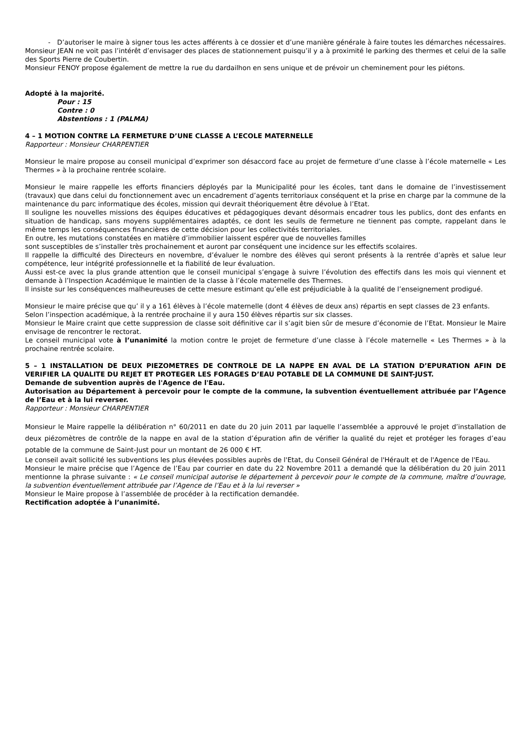- D’autoriser le maire à signer tous les actes afférents à ce dossier et d’une manière générale à faire toutes les démarches nécessaires.
Monsieur JEAN ne voit pas l’intérêt d’envisager des places de stationnement puisqu’il y a à proximité le parking des thermes et celui de la salle des Sports Pierre de Coubertin.
Monsieur FENOY propose également de mettre la rue du dardailhon en sens unique et de prévoir un cheminement pour les piétons.
Adopté à la majorité.
Pour : 15
Contre : 0
Abstentions : 1 (PALMA)
4 – 1 MOTION CONTRE LA FERMETURE D’UNE CLASSE A L’ECOLE MATERNELLE
Rapporteur : Monsieur CHARPENTIER
Monsieur le maire propose au conseil municipal d’exprimer son désaccord face au projet de fermeture d’une classe à l’école maternelle « Les Thermes » à la prochaine rentrée scolaire.
Monsieur le maire rappelle les efforts financiers déployés par la Municipalité pour les écoles, tant dans le domaine de l’investissement (travaux) que dans celui du fonctionnement avec un encadrement d’agents territoriaux conséquent et la prise en charge par la commune de la maintenance du parc informatique des écoles, mission qui devrait théoriquement être dévolue à l’Etat.
Il souligne les nouvelles missions des équipes éducatives et pédagogiques devant désormais encadrer tous les publics, dont des enfants en situation de handicap, sans moyens supplémentaires adaptés, ce dont les seuils de fermeture ne tiennent pas compte, rappelant dans le même temps les conséquences financières de cette décision pour les collectivités territoriales.
En outre, les mutations constatées en matière d’immobilier laissent espérer que de nouvelles familles
sont susceptibles de s’installer très prochainement et auront par conséquent une incidence sur les effectifs scolaires.
Il rappelle la difficulté des Directeurs en novembre, d’évaluer le nombre des élèves qui seront présents à la rentrée d’après et salue leur compétence, leur intégrité professionnelle et la fiabilité de leur évaluation.
Aussi est-ce avec la plus grande attention que le conseil municipal s’engage à suivre l’évolution des effectifs dans les mois qui viennent et demande à l’Inspection Académique le maintien de la classe à l’école maternelle des Thermes.
Il insiste sur les conséquences malheureuses de cette mesure estimant qu’elle est préjudiciable à la qualité de l’enseignement prodigué.
Monsieur le maire précise que qu’ il y a 161 élèves à l’école maternelle (dont 4 élèves de deux ans) répartis en sept classes de 23 enfants.
Selon l’inspection académique, à la rentrée prochaine il y aura 150 élèves répartis sur six classes.
Monsieur le Maire craint que cette suppression de classe soit définitive car il s’agit bien sûr de mesure d’économie de l’Etat. Monsieur le Maire envisage de rencontrer le rectorat.
Le conseil municipal vote à l’unanimité la motion contre le projet de fermeture d’une classe à l’école maternelle « Les Thermes » à la prochaine rentrée scolaire.
5 – 1 INSTALLATION DE DEUX PIEZOMETRES DE CONTROLE DE LA NAPPE EN AVAL DE LA STATION D’EPURATION AFIN DE VERIFIER LA QUALITE DU REJET ET PROTEGER LES FORAGES D’EAU POTABLE DE LA COMMUNE DE SAINT-JUST.
Demande de subvention auprès de l'Agence de l'Eau.
Autorisation au Département à percevoir pour le compte de la commune, la subvention éventuellement attribuée par l’Agence de l’Eau et à la lui reverser.
Rapporteur : Monsieur CHARPENTIER
Monsieur le Maire rappelle la délibération n° 60/2011 en date du 20 juin 2011 par laquelle l’assemblée a approuvé le projet d’installation de deux piézomètres de contrôle de la nappe en aval de la station d’épuration afin de vérifier la qualité du rejet et protéger les forages d’eau potable de la commune de Saint-Just pour un montant de 26 000 € HT.
Le conseil avait sollicité les subventions les plus élevées possibles auprès de l'Etat, du Conseil Général de l'Hérault et de l'Agence de l'Eau.
Monsieur le maire précise que l’Agence de l’Eau par courrier en date du 22 Novembre 2011 a demandé que la délibération du 20 juin 2011 mentionne la phrase suivante : « Le conseil municipal autorise le département à percevoir pour le compte de la commune, maître d’ouvrage, la subvention éventuellement attribuée par l’Agence de l’Eau et à la lui reverser »
Monsieur le Maire propose à l’assemblée de procéder à la rectification demandée.
Rectification adoptée à l’unanimité.